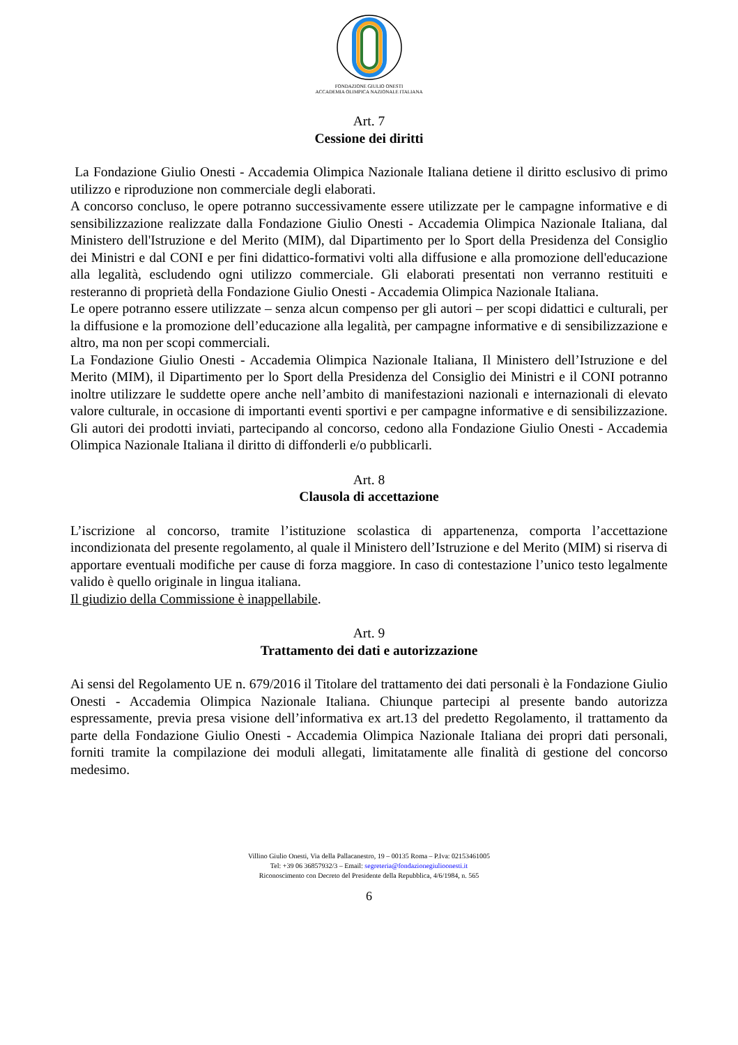FONDAZIONE GIULIO ONESTI
ACCADEMIA OLIMPICA NAZIONALE ITALIANA
Art. 7
Cessione dei diritti
La Fondazione Giulio Onesti - Accademia Olimpica Nazionale Italiana detiene il diritto esclusivo di primo utilizzo e riproduzione non commerciale degli elaborati.
A concorso concluso, le opere potranno successivamente essere utilizzate per le campagne informative e di sensibilizzazione realizzate dalla Fondazione Giulio Onesti - Accademia Olimpica Nazionale Italiana, dal Ministero dell'Istruzione e del Merito (MIM), dal Dipartimento per lo Sport della Presidenza del Consiglio dei Ministri e dal CONI e per fini didattico-formativi volti alla diffusione e alla promozione dell'educazione alla legalità, escludendo ogni utilizzo commerciale. Gli elaborati presentati non verranno restituiti e resteranno di proprietà della Fondazione Giulio Onesti - Accademia Olimpica Nazionale Italiana.
Le opere potranno essere utilizzate – senza alcun compenso per gli autori – per scopi didattici e culturali, per la diffusione e la promozione dell’educazione alla legalità, per campagne informative e di sensibilizzazione e altro, ma non per scopi commerciali.
La Fondazione Giulio Onesti - Accademia Olimpica Nazionale Italiana, Il Ministero dell’Istruzione e del Merito (MIM), il Dipartimento per lo Sport della Presidenza del Consiglio dei Ministri e il CONI potranno inoltre utilizzare le suddette opere anche nell’ambito di manifestazioni nazionali e internazionali di elevato valore culturale, in occasione di importanti eventi sportivi e per campagne informative e di sensibilizzazione. Gli autori dei prodotti inviati, partecipando al concorso, cedono alla Fondazione Giulio Onesti - Accademia Olimpica Nazionale Italiana il diritto di diffonderli e/o pubblicarli.
Art. 8
Clausola di accettazione
L’iscrizione al concorso, tramite l’istituzione scolastica di appartenenza, comporta l’accettazione incondizionata del presente regolamento, al quale il Ministero dell’Istruzione e del Merito (MIM) si riserva di apportare eventuali modifiche per cause di forza maggiore. In caso di contestazione l’unico testo legalmente valido è quello originale in lingua italiana.
Il giudizio della Commissione è inappellabile.
Art. 9
Trattamento dei dati e autorizzazione
Ai sensi del Regolamento UE n. 679/2016 il Titolare del trattamento dei dati personali è la Fondazione Giulio Onesti - Accademia Olimpica Nazionale Italiana. Chiunque partecipi al presente bando autorizza espressamente, previa presa visione dell’informativa ex art.13 del predetto Regolamento, il trattamento da parte della Fondazione Giulio Onesti - Accademia Olimpica Nazionale Italiana dei propri dati personali, forniti tramite la compilazione dei moduli allegati, limitatamente alle finalità di gestione del concorso medesimo.
Villino Giulio Onesti, Via della Pallacanestro, 19 – 00135 Roma – P.Iva: 02153461005
Tel: +39 06 36857932/3 – Email: segreteria@fondazionegiulioonesti.it
Riconoscimento con Decreto del Presidente della Repubblica, 4/6/1984, n. 565
6